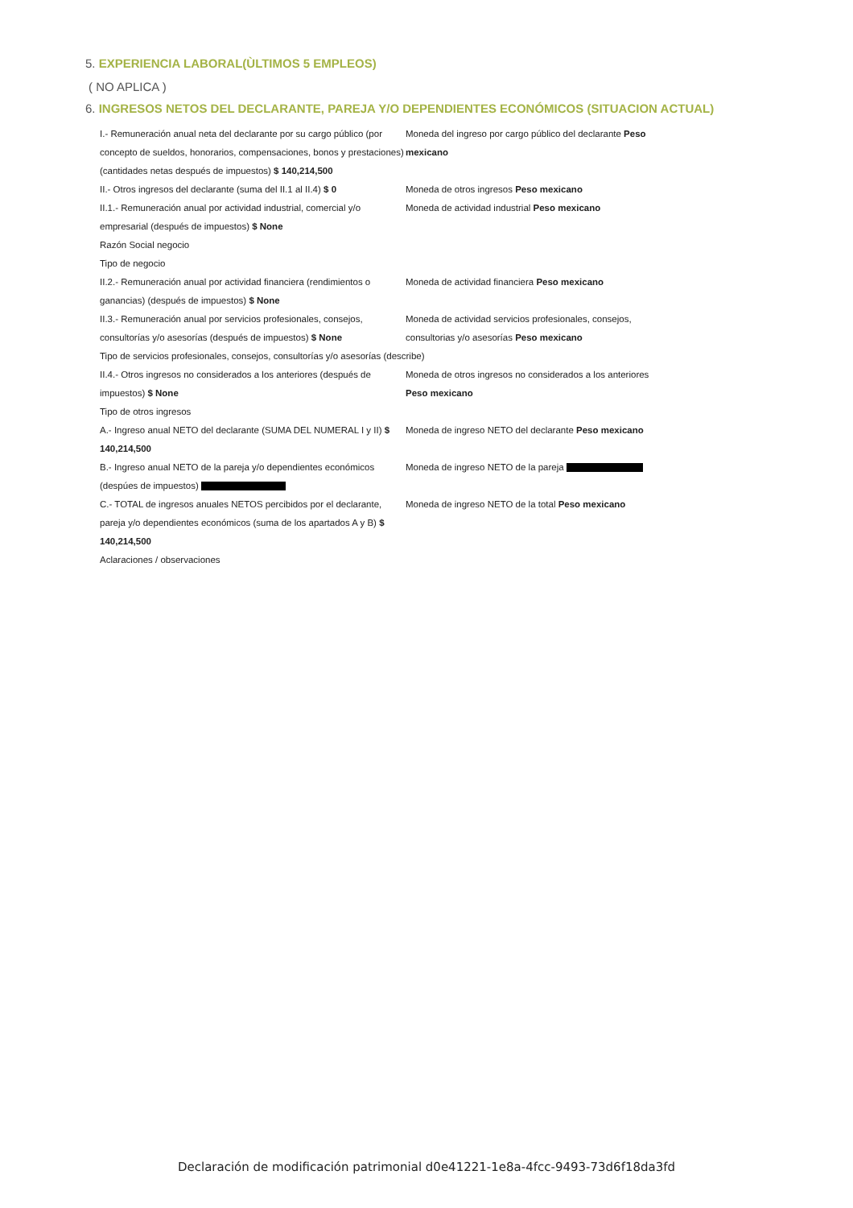5. EXPERIENCIA LABORAL(ÙLTIMOS 5 EMPLEOS)
( NO APLICA )
6. INGRESOS NETOS DEL DECLARANTE, PAREJA Y/O DEPENDIENTES ECONÓMICOS (SITUACION ACTUAL)
I.- Remuneración anual neta del declarante por su cargo público (por concepto de sueldos, honorarios, compensaciones, bonos y prestaciones)(cantidades netas después de impuestos) $ 140,214,500
Moneda del ingreso por cargo público del declarante Peso mexicano
II.- Otros ingresos del declarante (suma del II.1 al II.4) $ 0
Moneda de otros ingresos Peso mexicano
II.1.- Remuneración anual por actividad industrial, comercial y/o empresarial (después de impuestos) $ None
Moneda de actividad industrial Peso mexicano
Razón Social negocio
Tipo de negocio
II.2.- Remuneración anual por actividad financiera (rendimientos o ganancias) (después de impuestos) $ None
Moneda de actividad financiera Peso mexicano
II.3.- Remuneración anual por servicios profesionales, consejos, consultorías y/o asesorías (después de impuestos) $ None
Moneda de actividad servicios profesionales, consejos, consultorias y/o asesorías Peso mexicano
Tipo de servicios profesionales, consejos, consultorías y/o asesorías (describe)
II.4.- Otros ingresos no considerados a los anteriores (después de impuestos) $ None
Moneda de otros ingresos no considerados a los anteriores Peso mexicano
Tipo de otros ingresos
A.- Ingreso anual NETO del declarante (SUMA DEL NUMERAL I y II) $ 140,214,500
Moneda de ingreso NETO del declarante Peso mexicano
B.- Ingreso anual NETO de la pareja y/o dependientes económicos (despúes de impuestos)
Moneda de ingreso NETO de la pareja
C.- TOTAL de ingresos anuales NETOS percibidos por el declarante, pareja y/o dependientes económicos (suma de los apartados A y B) $ 140,214,500
Moneda de ingreso NETO de la total Peso mexicano
Aclaraciones / observaciones
Declaración de modificación patrimonial d0e41221-1e8a-4fcc-9493-73d6f18da3fd